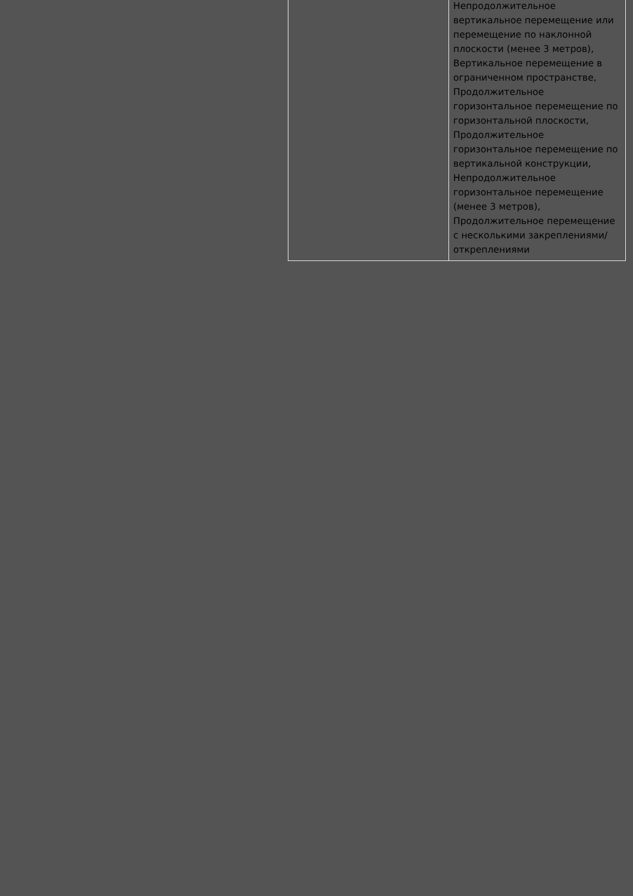| | Непродолжительное вертикальное перемещение или перемещение по наклонной плоскости (менее 3 метров), Вертикальное перемещение в ограниченном пространстве, Продолжительное горизонтальное перемещение по горизонтальной плоскости, Продолжительное горизонтальное перемещение по вертикальной конструкции, Непродолжительное горизонтальное перемещение (менее 3 метров), Продолжительное перемещение с несколькими закреплениями/ откреплениями |